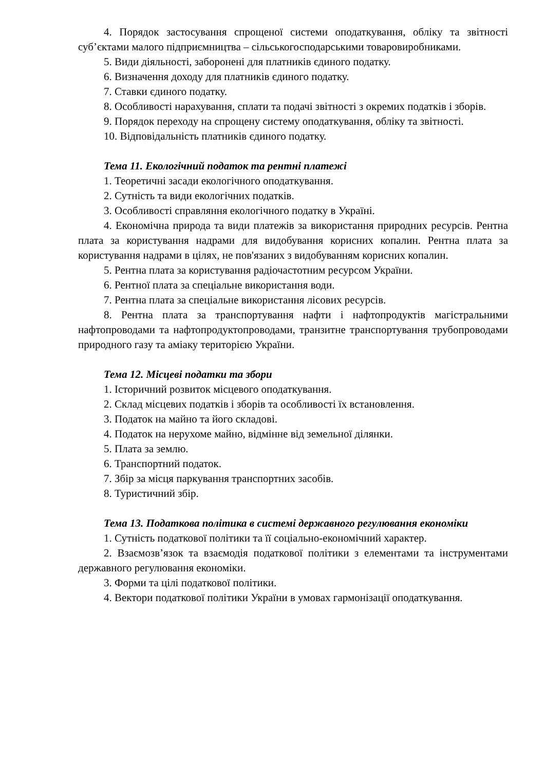4. Порядок застосування спрощеної системи оподаткування, обліку та звітності суб’єктами малого підприємництва – сільськогосподарськими товаровиробниками.
5. Види діяльності, заборонені для платників єдиного податку.
6. Визначення доходу для платників єдиного податку.
7. Ставки єдиного податку.
8. Особливості нарахування, сплати та подачі звітності з окремих податків і зборів.
9. Порядок переходу на спрощену систему оподаткування, обліку та звітності.
10. Відповідальність платників єдиного податку.
Тема 11. Екологічний податок та рентні платежі
1. Теоретичні засади екологічного оподаткування.
2. Сутність та види екологічних податків.
3. Особливості справляння екологічного податку в Україні.
4. Економічна природа та види платежів за використання природних ресурсів. Рентна плата за користування надрами для видобування корисних копалин. Рентна плата за користування надрами в цілях, не пов'язаних з видобуванням корисних копалин.
5. Рентна плата за користування радіочастотним ресурсом України.
6. Рентної плата за спеціальне використання води.
7. Рентна плата за спеціальне використання лісових ресурсів.
8. Рентна плата за транспортування нафти і нафтопродуктів магістральними нафтопроводами та нафтопродуктопроводами, транзитне транспортування трубопроводами природного газу та аміаку територією України.
Тема 12. Місцеві податки та збори
1. Історичний розвиток місцевого оподаткування.
2. Склад місцевих податків і зборів та особливості їх встановлення.
3. Податок на майно та його складові.
4. Податок на нерухоме майно, відмінне від земельної ділянки.
5. Плата за землю.
6. Транспортний податок.
7. Збір за місця паркування транспортних засобів.
8. Туристичний збір.
Тема 13. Податкова політика в системі державного регулювання економіки
1. Сутність податкової політики та її соціально-економічний характер.
2. Взаємозв’язок та взаємодія податкової політики з елементами та інструментами державного регулювання економіки.
3. Форми та цілі податкової політики.
4. Вектори податкової політики України в умовах гармонізації оподаткування.